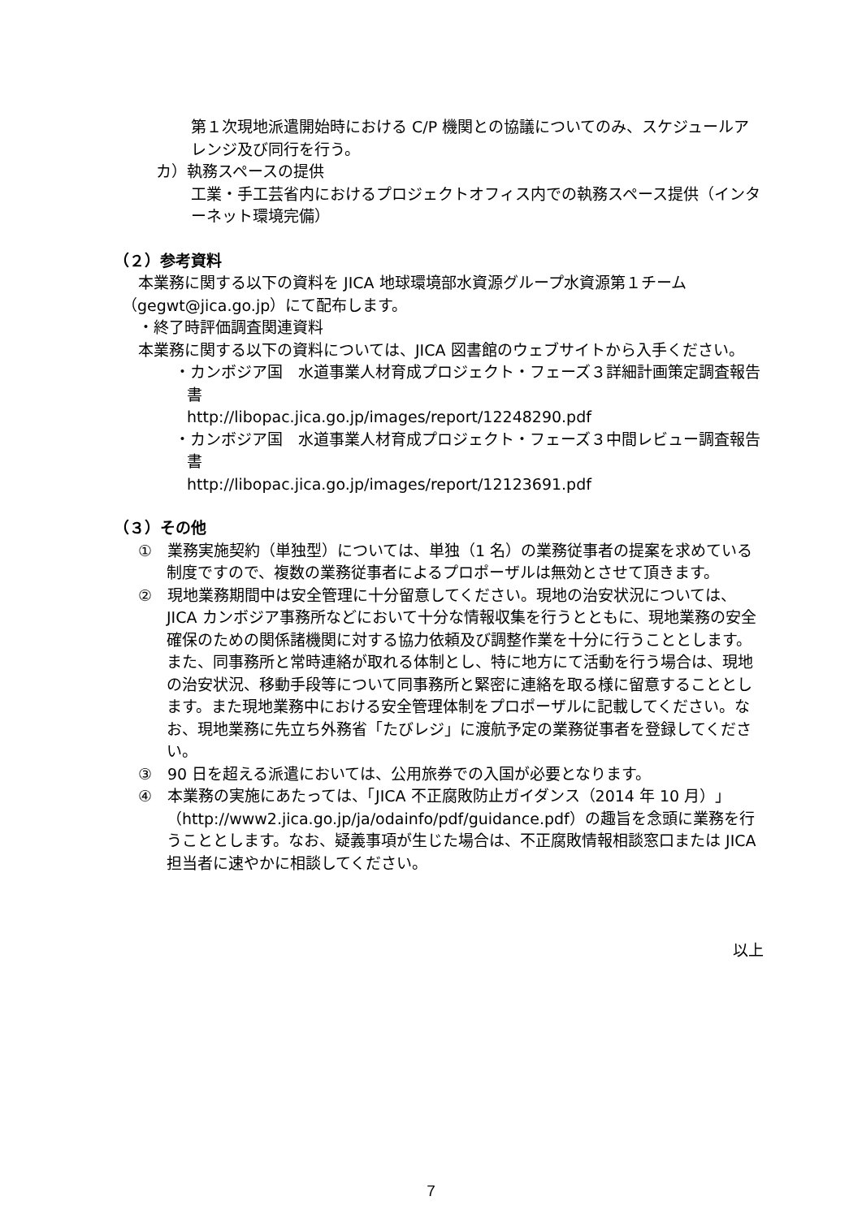第１次現地派遣開始時における C/P 機関との協議についてのみ、スケジュールアレンジ及び同行を行う。
カ）執務スペースの提供
工業・手工芸省内におけるプロジェクトオフィス内での執務スペース提供（インターネット環境完備）
（２）参考資料
本業務に関する以下の資料を JICA 地球環境部水資源グループ水資源第１チーム（gegwt@jica.go.jp）にて配布します。
・終了時評価調査関連資料
本業務に関する以下の資料については、JICA 図書館のウェブサイトから入手ください。
・カンボジア国　水道事業人材育成プロジェクト・フェーズ３詳細計画策定調査報告書
http://libopac.jica.go.jp/images/report/12248290.pdf
・カンボジア国　水道事業人材育成プロジェクト・フェーズ３中間レビュー調査報告書
http://libopac.jica.go.jp/images/report/12123691.pdf
（３）その他
①　業務実施契約（単独型）については、単独（1 名）の業務従事者の提案を求めている制度ですので、複数の業務従事者によるプロポーザルは無効とさせて頂きます。
②　現地業務期間中は安全管理に十分留意してください。現地の治安状況については、JICA カンボジア事務所などにおいて十分な情報収集を行うとともに、現地業務の安全確保のための関係諸機関に対する協力依頼及び調整作業を十分に行うこととします。また、同事務所と常時連絡が取れる体制とし、特に地方にて活動を行う場合は、現地の治安状況、移動手段等について同事務所と緊密に連絡を取る様に留意することとします。また現地業務中における安全管理体制をプロポーザルに記載してください。なお、現地業務に先立ち外務省「たびレジ」に渡航予定の業務従事者を登録してください。
③　90 日を超える派遣においては、公用旅券での入国が必要となります。
④　本業務の実施にあたっては、「JICA 不正腐敗防止ガイダンス（2014 年 10 月）」（http://www2.jica.go.jp/ja/odainfo/pdf/guidance.pdf）の趣旨を念頭に業務を行うこととします。なお、疑義事項が生じた場合は、不正腐敗情報相談窓口または JICA 担当者に速やかに相談してください。
以上
7